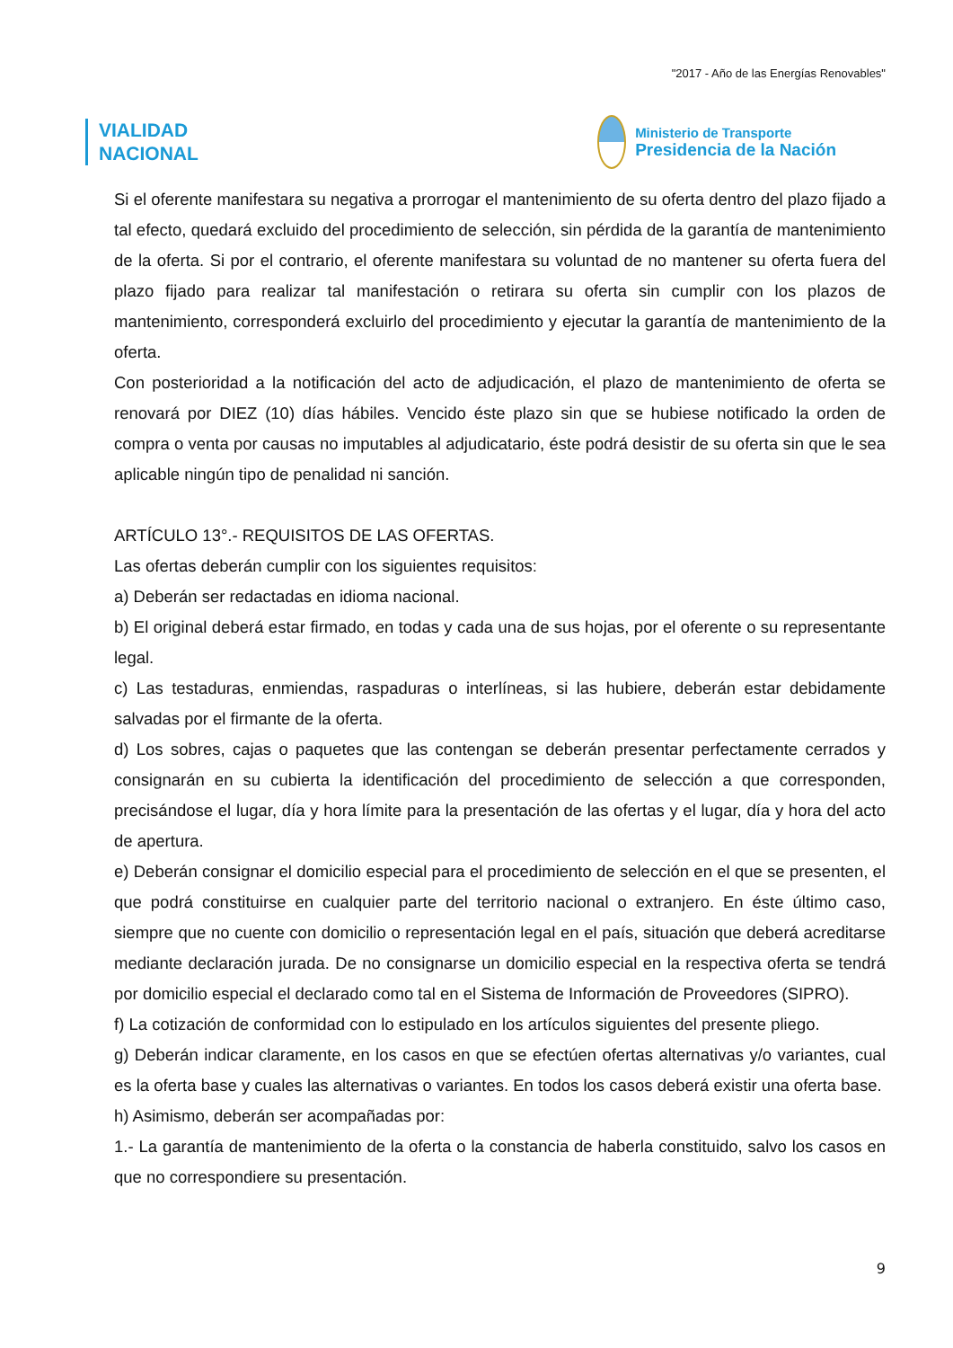"2017 - Año de las Energías Renovables"
VIALIDAD
NACIONAL
Ministerio de Transporte
Presidencia de la Nación
Si el oferente manifestara su negativa a prorrogar el mantenimiento de su oferta dentro del plazo fijado a tal efecto, quedará excluido del procedimiento de selección, sin pérdida de la garantía de mantenimiento de la oferta. Si por el contrario, el oferente manifestara su voluntad de no mantener su oferta fuera del plazo fijado para realizar tal manifestación o retirara su oferta sin cumplir con los plazos de mantenimiento, corresponderá excluirlo del procedimiento y ejecutar la garantía de mantenimiento de la oferta.
Con posterioridad a la notificación del acto de adjudicación, el plazo de mantenimiento de oferta se renovará por DIEZ (10) días hábiles. Vencido éste plazo sin que se hubiese notificado la orden de compra o venta por causas no imputables al adjudicatario, éste podrá desistir de su oferta sin que le sea aplicable ningún tipo de penalidad ni sanción.
ARTÍCULO 13°.- REQUISITOS DE LAS OFERTAS.
Las ofertas deberán cumplir con los siguientes requisitos:
a) Deberán ser redactadas en idioma nacional.
b) El original deberá estar firmado, en todas y cada una de sus hojas, por el oferente o su representante legal.
c) Las testaduras, enmiendas, raspaduras o interlíneas, si las hubiere, deberán estar debidamente salvadas por el firmante de la oferta.
d) Los sobres, cajas o paquetes que las contengan se deberán presentar perfectamente cerrados y consignarán en su cubierta la identificación del procedimiento de selección a que corresponden, precisándose el lugar, día y hora límite para la presentación de las ofertas y el lugar, día y hora del acto de apertura.
e) Deberán consignar el domicilio especial para el procedimiento de selección en el que se presenten, el que podrá constituirse en cualquier parte del territorio nacional o extranjero. En éste último caso, siempre que no cuente con domicilio o representación legal en el país, situación que deberá acreditarse mediante declaración jurada. De no consignarse un domicilio especial en la respectiva oferta se tendrá por domicilio especial el declarado como tal en el Sistema de Información de Proveedores (SIPRO).
f) La cotización de conformidad con lo estipulado en los artículos siguientes del presente pliego.
g) Deberán indicar claramente, en los casos en que se efectúen ofertas alternativas y/o variantes, cual es la oferta base y cuales las alternativas o variantes. En todos los casos deberá existir una oferta base.
h) Asimismo, deberán ser acompañadas por:
1.- La garantía de mantenimiento de la oferta o la constancia de haberla constituido, salvo los casos en que no correspondiere su presentación.
9